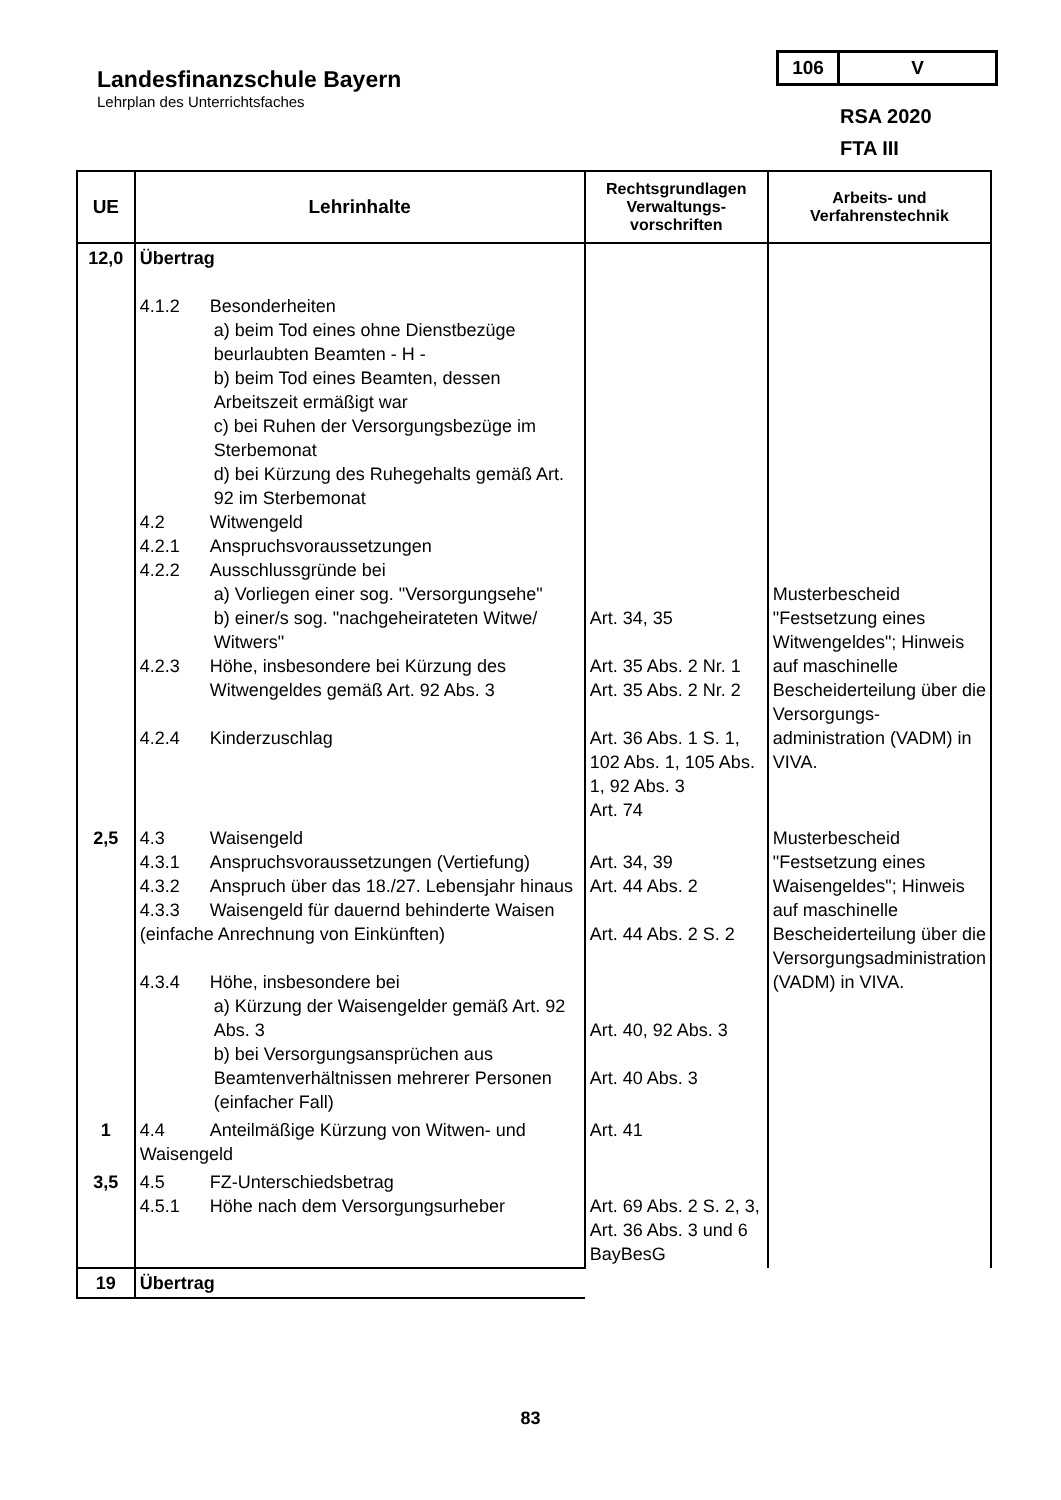Landesfinanzschule Bayern
Lehrplan des Unterrichtsfaches
106 V
RSA 2020
FTA III
| UE | Lehrinhalte | Rechtsgrundlagen Verwaltungs-vorschriften | Arbeits- und Verfahrenstechnik |
| --- | --- | --- | --- |
| 12,0 | Übertrag 4.1.2 Besonderheiten a) beim Tod eines ohne Dienstbezüge beurlaubten Beamten - H - b) beim Tod eines Beamten, dessen Arbeitszeit ermäßigt war c) bei Ruhen der Versorgungsbezüge im Sterbemonat d) bei Kürzung des Ruhegehalts gemäß Art. 92 im Sterbemonat 4.2 Witwengeld 4.2.1 Anspruchsvoraussetzungen 4.2.2 Ausschlussgründe bei a) Vorliegen einer sog. "Versorgungsehe" b) einer/s sog. "nachgeheirateten Witwe/ Witwers" 4.2.3 Höhe, insbesondere bei Kürzung des Witwengeldes gemäß Art. 92 Abs. 3 4.2.4 Kinderzuschlag | Art. 34, 35 Art. 35 Abs. 2 Nr. 1 Art. 35 Abs. 2 Nr. 2 Art. 36 Abs. 1 S. 1, 102 Abs. 1, 105 Abs. 1, 92 Abs. 3 Art. 74 | Musterbescheid "Festsetzung eines Witwengeldes"; Hinweis auf maschinelle Bescheiderteilung über die Versorgungs-administration (VADM) in VIVA. |
| 2,5 | 4.3 Waisengeld 4.3.1 Anspruchsvoraussetzungen (Vertiefung) 4.3.2 Anspruch über das 18./27. Lebensjahr hinaus 4.3.3 Waisengeld für dauernd behinderte Waisen (einfache Anrechnung von Einkünften) 4.3.4 Höhe, insbesondere bei a) Kürzung der Waisengelder gemäß Art. 92 Abs. 3 b) bei Versorgungsansprüchen aus Beamtenverhältnissen mehrerer Personen (einfacher Fall) | Art. 34, 39 Art. 44 Abs. 2 Art. 44 Abs. 2 S. 2 Art. 40, 92 Abs. 3 Art. 40 Abs. 3 | Musterbescheid "Festsetzung eines Waisengeldes"; Hinweis auf maschinelle Bescheiderteilung über die Versorgungsadministration (VADM) in VIVA. |
| 1 | 4.4 Anteilmäßige Kürzung von Witwen- und Waisengeld | Art. 41 | |
| 3,5 | 4.5 FZ-Unterschiedsbetrag 4.5.1 Höhe nach dem Versorgungsurheber | Art. 69 Abs. 2 S. 2, 3, Art. 36 Abs. 3 und 6 BayBesG | |
| 19 | Übertrag | | |
83